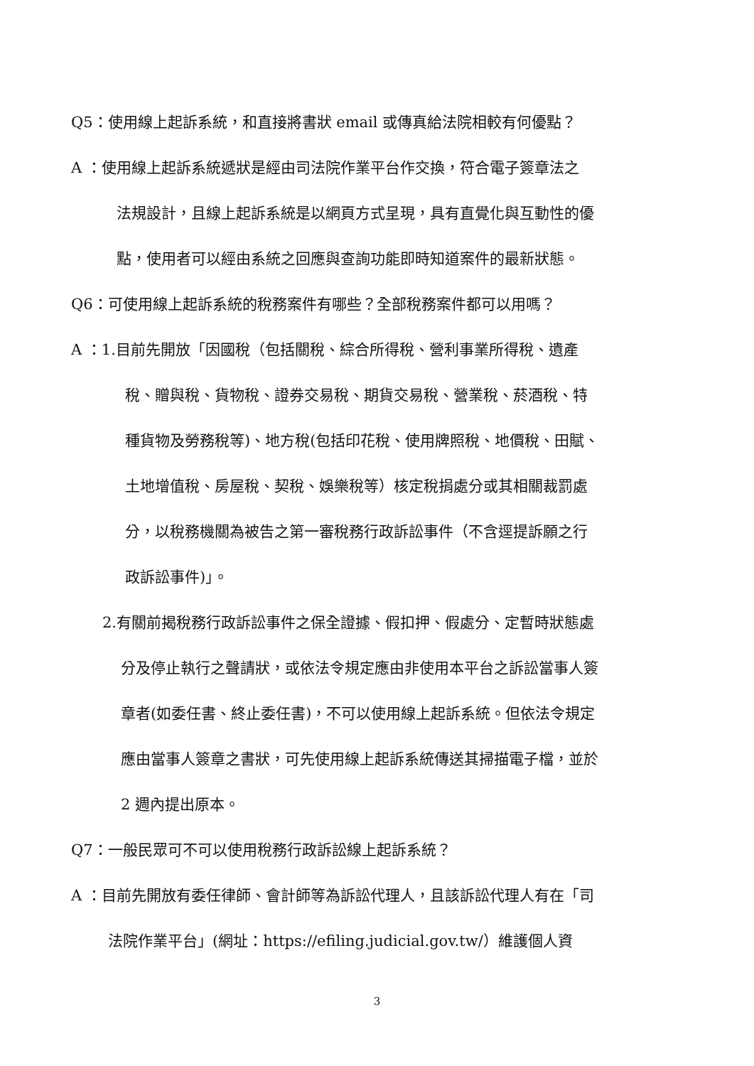Q5：使用線上起訴系統，和直接將書狀 email 或傳真給法院相較有何優點？
A ：使用線上起訴系統遞狀是經由司法院作業平台作交換，符合電子簽章法之
法規設計，且線上起訴系統是以網頁方式呈現，具有直覺化與互動性的優
點，使用者可以經由系統之回應與查詢功能即時知道案件的最新狀態。
Q6：可使用線上起訴系統的稅務案件有哪些？全部稅務案件都可以用嗎？
A ：1.目前先開放「因國稅（包括關稅、綜合所得稅、營利事業所得稅、遺產
稅、贈與稅、貨物稅、證券交易稅、期貨交易稅、營業稅、菸酒稅、特
種貨物及勞務稅等)、地方稅(包括印花稅、使用牌照稅、地價稅、田賦、
土地增值稅、房屋稅、契稅、娛樂稅等）核定稅捐處分或其相關裁罰處
分，以稅務機關為被告之第一審稅務行政訴訟事件（不含逕提訴願之行
政訴訟事件)」。
2.有關前揭稅務行政訴訟事件之保全證據、假扣押、假處分、定暫時狀態處
分及停止執行之聲請狀，或依法令規定應由非使用本平台之訴訟當事人簽
章者(如委任書、終止委任書)，不可以使用線上起訴系統。但依法令規定
應由當事人簽章之書狀，可先使用線上起訴系統傳送其掃描電子檔，並於
2 週內提出原本。
Q7：一般民眾可不可以使用稅務行政訴訟線上起訴系統？
A ：目前先開放有委任律師、會計師等為訴訟代理人，且該訴訟代理人有在「司
法院作業平台」(網址：https://efiling.judicial.gov.tw/）維護個人資
3